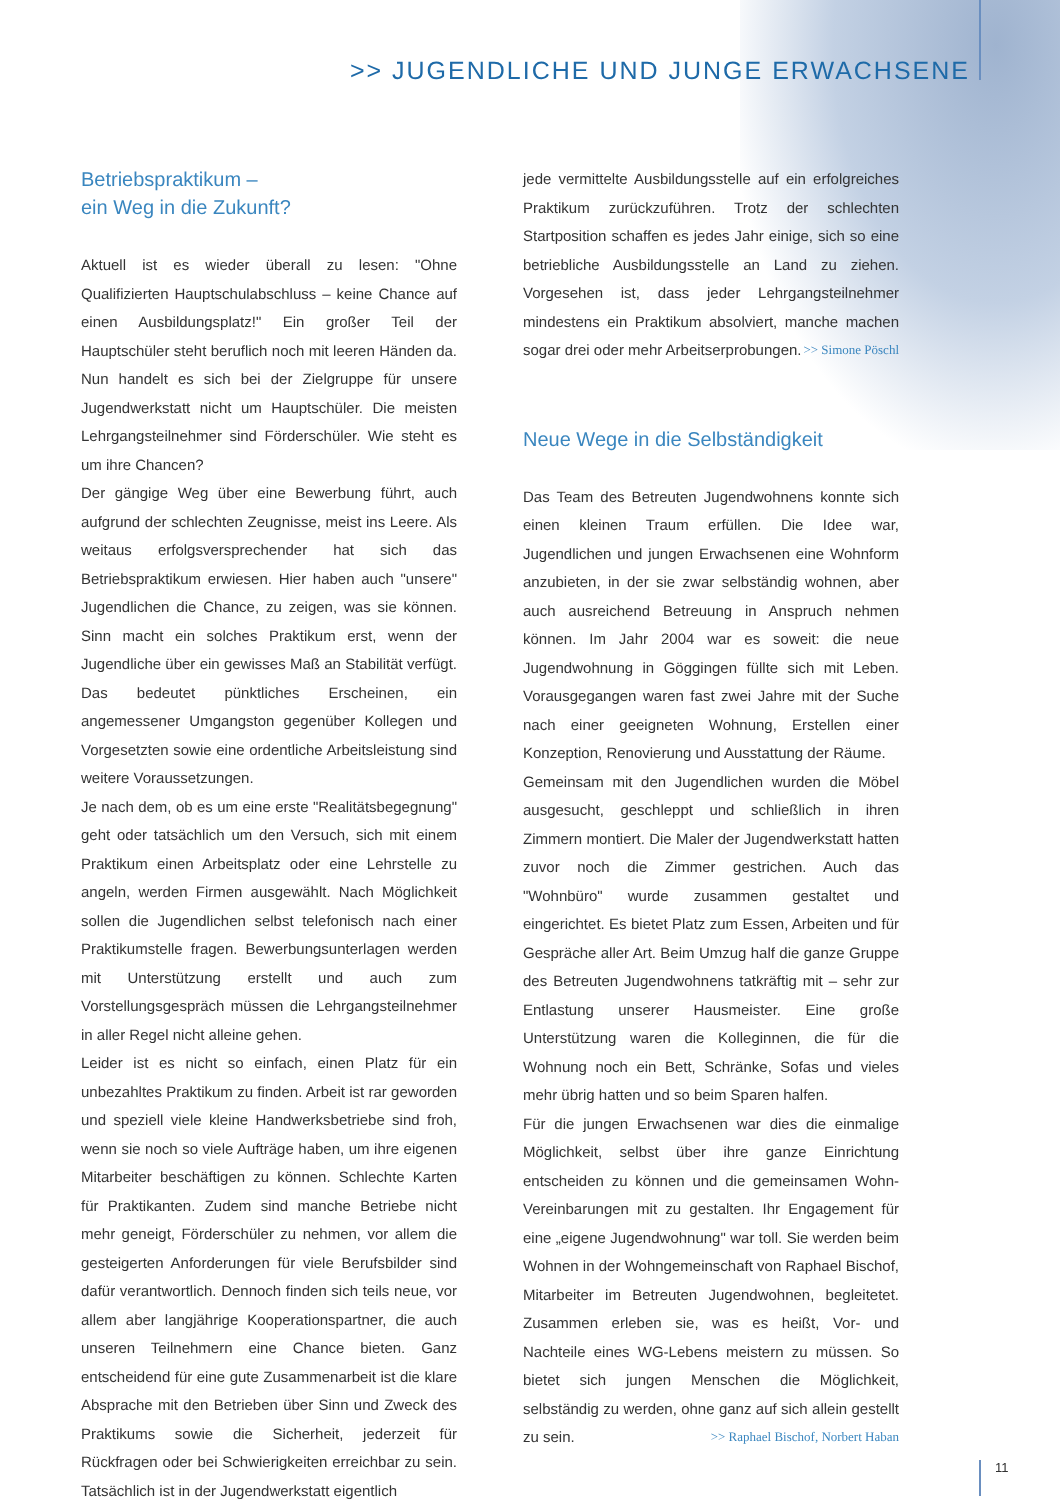>> JUGENDLICHE UND JUNGE ERWACHSENE
Betriebspraktikum –
ein Weg in die Zukunft?
Aktuell ist es wieder überall zu lesen: "Ohne Qualifizierten Hauptschulabschluss – keine Chance auf einen Ausbildungsplatz!" Ein großer Teil der Hauptschüler steht beruflich noch mit leeren Händen da. Nun handelt es sich bei der Zielgruppe für unsere Jugendwerkstatt nicht um Hauptschüler. Die meisten Lehrgangsteilnehmer sind Förderschüler. Wie steht es um ihre Chancen?
Der gängige Weg über eine Bewerbung führt, auch aufgrund der schlechten Zeugnisse, meist ins Leere. Als weitaus erfolgsversprechender hat sich das Betriebspraktikum erwiesen. Hier haben auch "unsere" Jugendlichen die Chance, zu zeigen, was sie können. Sinn macht ein solches Praktikum erst, wenn der Jugendliche über ein gewisses Maß an Stabilität verfügt. Das bedeutet pünktliches Erscheinen, ein angemessener Umgangston gegenüber Kollegen und Vorgesetzten sowie eine ordentliche Arbeitsleistung sind weitere Voraussetzungen.
Je nach dem, ob es um eine erste "Realitätsbegegnung" geht oder tatsächlich um den Versuch, sich mit einem Praktikum einen Arbeitsplatz oder eine Lehrstelle zu angeln, werden Firmen ausgewählt. Nach Möglichkeit sollen die Jugendlichen selbst telefonisch nach einer Praktikumstelle fragen. Bewerbungsunterlagen werden mit Unterstützung erstellt und auch zum Vorstellungsgespräch müssen die Lehrgangsteilnehmer in aller Regel nicht alleine gehen.
Leider ist es nicht so einfach, einen Platz für ein unbezahltes Praktikum zu finden. Arbeit ist rar geworden und speziell viele kleine Handwerksbetriebe sind froh, wenn sie noch so viele Aufträge haben, um ihre eigenen Mitarbeiter beschäftigen zu können. Schlechte Karten für Praktikanten. Zudem sind manche Betriebe nicht mehr geneigt, Förderschüler zu nehmen, vor allem die gesteigerten Anforderungen für viele Berufsbilder sind dafür verantwortlich. Dennoch finden sich teils neue, vor allem aber langjährige Kooperationspartner, die auch unseren Teilnehmern eine Chance bieten. Ganz entscheidend für eine gute Zusammenarbeit ist die klare Absprache mit den Betrieben über Sinn und Zweck des Praktikums sowie die Sicherheit, jederzeit für Rückfragen oder bei Schwierigkeiten erreichbar zu sein. Tatsächlich ist in der Jugendwerkstatt eigentlich
jede vermittelte Ausbildungsstelle auf ein erfolgreiches Praktikum zurückzuführen. Trotz der schlechten Startposition schaffen es jedes Jahr einige, sich so eine betriebliche Ausbildungsstelle an Land zu ziehen. Vorgesehen ist, dass jeder Lehrgangsteilnehmer mindestens ein Praktikum absolviert, manche machen sogar drei oder mehr Arbeitserprobungen. >> Simone Pöschl
Neue Wege in die Selbständigkeit
Das Team des Betreuten Jugendwohnens konnte sich einen kleinen Traum erfüllen. Die Idee war, Jugendlichen und jungen Erwachsenen eine Wohnform anzubieten, in der sie zwar selbständig wohnen, aber auch ausreichend Betreuung in Anspruch nehmen können. Im Jahr 2004 war es soweit: die neue Jugendwohnung in Göggingen füllte sich mit Leben. Vorausgegangen waren fast zwei Jahre mit der Suche nach einer geeigneten Wohnung, Erstellen einer Konzeption, Renovierung und Ausstattung der Räume.
Gemeinsam mit den Jugendlichen wurden die Möbel ausgesucht, geschleppt und schließlich in ihren Zimmern montiert. Die Maler der Jugendwerkstatt hatten zuvor noch die Zimmer gestrichen. Auch das "Wohnbüro" wurde zusammen gestaltet und eingerichtet. Es bietet Platz zum Essen, Arbeiten und für Gespräche aller Art. Beim Umzug half die ganze Gruppe des Betreuten Jugendwohnens tatkräftig mit – sehr zur Entlastung unserer Hausmeister. Eine große Unterstützung waren die Kolleginnen, die für die Wohnung noch ein Bett, Schränke, Sofas und vieles mehr übrig hatten und so beim Sparen halfen.
Für die jungen Erwachsenen war dies die einmalige Möglichkeit, selbst über ihre ganze Einrichtung entscheiden zu können und die gemeinsamen Wohn-Vereinbarungen mit zu gestalten. Ihr Engagement für eine „eigene Jugendwohnung" war toll. Sie werden beim Wohnen in der Wohngemeinschaft von Raphael Bischof, Mitarbeiter im Betreuten Jugendwohnen, begleitetet. Zusammen erleben sie, was es heißt, Vor- und Nachteile eines WG-Lebens meistern zu müssen. So bietet sich jungen Menschen die Möglichkeit, selbständig zu werden, ohne ganz auf sich allein gestellt zu sein. >> Raphael Bischof, Norbert Haban
11